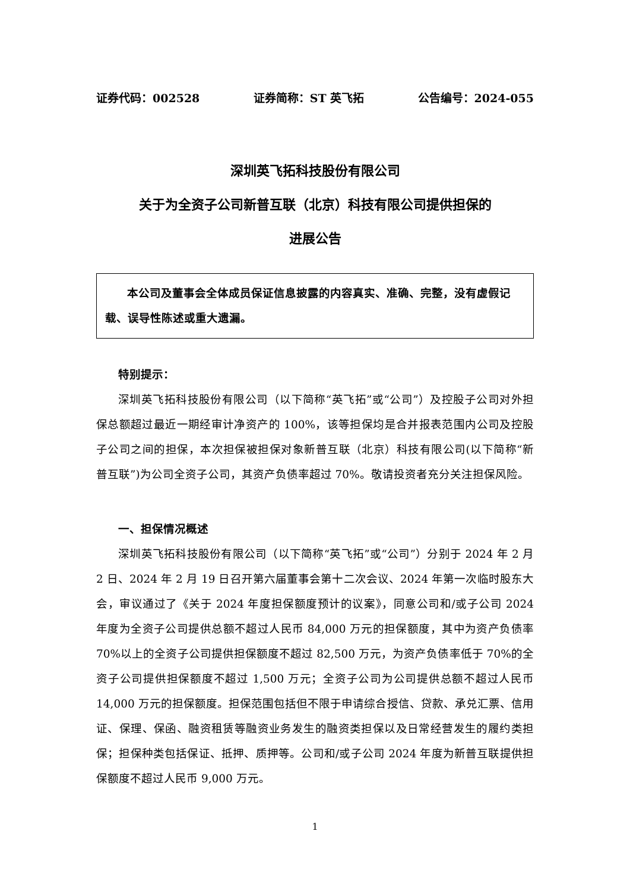证券代码：002528 证券简称：ST 英飞拓 公告编号：2024-055
深圳英飞拓科技股份有限公司
关于为全资子公司新普互联（北京）科技有限公司提供担保的
进展公告
本公司及董事会全体成员保证信息披露的内容真实、准确、完整，没有虚假记载、误导性陈述或重大遗漏。
特别提示：
深圳英飞拓科技股份有限公司（以下简称“英飞拓”或“公司”）及控股子公司对外担保总额超过最近一期经审计净资产的 100%，该等担保均是合并报表范围内公司及控股子公司之间的担保，本次担保被担保对象新普互联（北京）科技有限公司(以下简称“新普互联”)为公司全资子公司，其资产负债率超过 70%。敬请投资者充分关注担保风险。
一、担保情况概述
深圳英飞拓科技股份有限公司（以下简称“英飞拓”或“公司”）分别于 2024 年 2 月 2 日、2024 年 2 月 19 日召开第六届董事会第十二次会议、2024 年第一次临时股东大会，审议通过了《关于 2024 年度担保额度预计的议案》，同意公司和/或子公司 2024 年度为全资子公司提供总额不超过人民币 84,000 万元的担保额度，其中为资产负债率 70%以上的全资子公司提供担保额度不超过 82,500 万元，为资产负债率低于 70%的全资子公司提供担保额度不超过 1,500 万元；全资子公司为公司提供总额不超过人民币 14,000 万元的担保额度。担保范围包括但不限于申请综合授信、贷款、承兑汇票、信用证、保理、保函、融资租赁等融资业务发生的融资类担保以及日常经营发生的履约类担保；担保种类包括保证、抵押、质押等。公司和/或子公司 2024 年度为新普互联提供担保额度不超过人民币 9,000 万元。
1